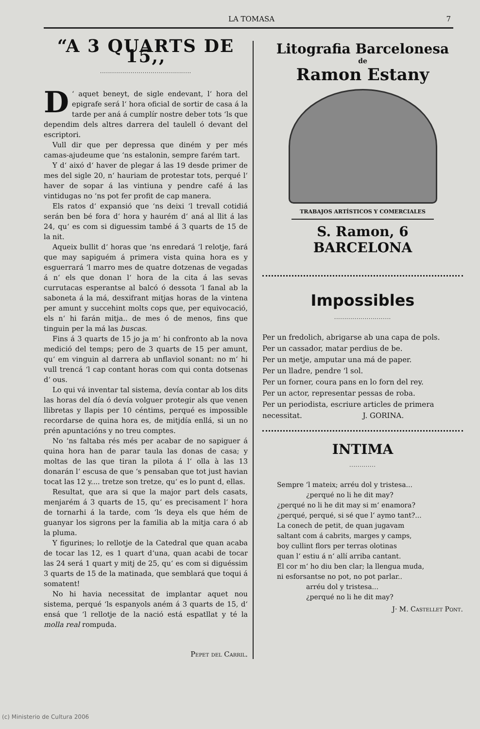LA TOMASA 7
“A 3 QUARTS DE 15,,
.............................................
D ‘ aquet beneyt, de sigle endevant, l‘ hora del epigrafe será l‘ hora oficial de sortir de casa á la tarde per aná á cumplír nostre deber tots ‘ls que dependim dels altres darrera del taulell ó devant del escriptori.
Vull dir que per depressa que diném y per més camas-ajudeume que ‘ns estalonin, sempre farém tart.
Y d‘ aixó d‘ haver de plegar á las 19 desde primer de mes del sigle 20, n‘ hauriam de protestar tots, perqué l‘ haver de sopar á las vintiuna y pendre café á las vintidugas no ‘ns pot fer profit de cap manera.
Els ratos d‘ expansió que ‘ns deixi ‘l trevall cotidiá serán ben bé fora d‘ hora y haurém d‘ aná al llit á las 24, qu‘ es com si diguessim també á 3 quarts de 15 de la nit.
Aqueix bullit d‘ horas que ‘ns enredará ‘l relotje, fará que may sapiguém á primera vista quina hora es y esguerrará ‘l marro mes de quatre dotzenas de vegadas á n‘ els que donan l‘ hora de la cita á las sevas currutacas esperantse al balcó ó dessota ‘l fanal ab la saboneta á la má, desxifrant mitjas horas de la vintena per amunt y succehint molts cops que, per equivocació, els n‘ hi farán mitja.. de mes ó de menos, fins que tinguin per la má las buscas.
Fins á 3 quarts de 15 jo ja m‘ hi confronto ab la nova medició del temps; pero de 3 quarts de 15 per amunt, qu‘ em vinguin al darrera ab unflaviol sonant: no m‘ hi vull trencá ‘l cap contant horas com qui conta dotsenas d‘ ous.
Lo qui vá inventar tal sistema, devía contar ab los dits las horas del día ó devía volguer protegir als que venen llibretas y llapis per 10 céntims, perqué es impossible recordarse de quina hora es, de mitjdía enllá, si un no prén apuntacións y no treu comptes.
No ‘ns faltaba rés més per acabar de no sapiguer á quina hora han de parar taula las donas de casa; y moltas de las que tiran la pilota á l‘ olla à las 13 donarán l‘ escusa de que ‘s pensaban que tot just havian tocat las 12 y.... tretze son tretze, qu‘ es lo punt d, ellas.
Resultat, que ara si que la major part dels casats, menjarém á 3 quarts de 15, qu‘ es precisament l‘ hora de tornarhi á la tarde, com ‘ls deya els que hém de guanyar los sigrons per la familia ab la mitja cara ó ab la pluma.
Y figurines; lo rellotje de la Catedral que quan acaba de tocar las 12, es 1 quart d‘una, quan acabi de tocar las 24 será 1 quart y mitj de 25, qu‘ es com si diguéssim 3 quarts de 15 de la matinada, que semblará que toqui á somatent!
No hi havia necessitat de implantar aquet nou sistema, perqué ‘ls espanyols aném á 3 quarts de 15, d‘ ensá que ‘l rellotje de la nació está espatllat y té la molla real rompuda.
Pepet del Carril.
Litografia Barcelonesa
de
Ramon Estany
TRABAJOS ARTÍSTICOS Y COMERCIALES
S. Ramon, 6
BARCELONA
Impossibles
............................
Per un fredolich, abrigarse ab una capa de pols.
Per un cassador, matar perdius de be.
Per un metje, amputar una má de paper.
Per un lladre, pendre ‘l sol.
Per un forner, coura pans en lo forn del rey.
Per un actor, representar pessas de roba.
Per un periodista, escriure articles de primera necessitat. J. GORINA.
INTIMA
.............
Sempre ‘l mateix; arréu dol y tristesa...
¿perqué no li he dit may?
¿perqué no li he dit may si m‘ enamora?
¿perqué, perqué, si sé que l‘ aymo tant?...
La conech de petit, de quan jugavam
saltant com á cabrits, marges y camps,
boy cullint flors per terras olotinas
quan l‘ estiu á n‘ allí arriba cantant.
El cor m‘ ho diu ben clar; la llengua muda,
ni esforsantse no pot, no pot parlar..
arréu dol y tristesa...
¿perqué no li he dit may?
J· M. Castellet Pont.
(c) Ministerio de Cultura 2006